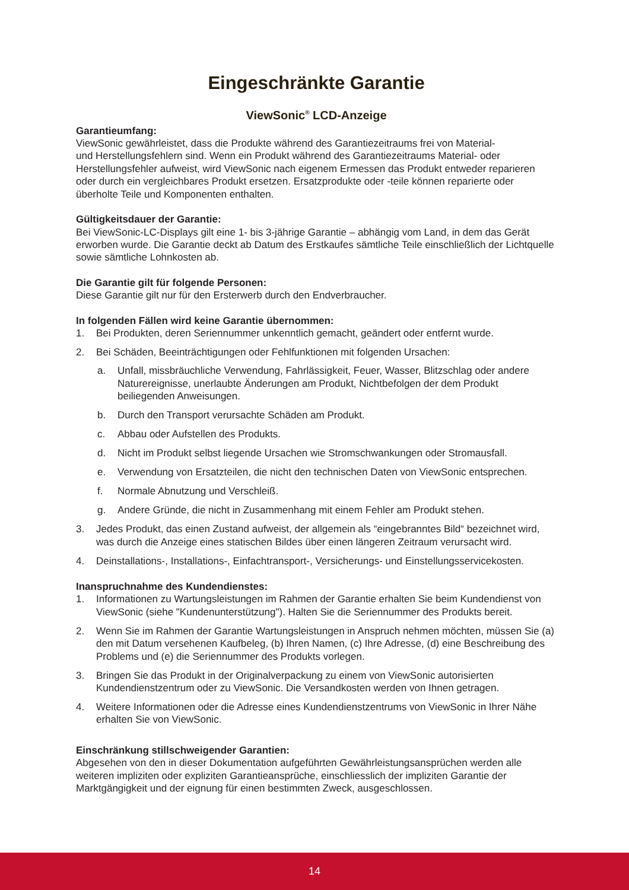Eingeschränkte Garantie
ViewSonic<sup>®</sup> LCD-Anzeige
Garantieumfang:
ViewSonic gewährleistet, dass die Produkte während des Garantiezeitraums frei von Material-
und Herstellungsfehlern sind. Wenn ein Produkt während des Garantiezeitraums Material- oder Herstellungsfehler aufweist, wird ViewSonic nach eigenem Ermessen das Produkt entweder reparieren oder durch ein vergleichbares Produkt ersetzen. Ersatzprodukte oder -teile können reparierte oder überholte Teile und Komponenten enthalten.
Gültigkeitsdauer der Garantie:
Bei ViewSonic-LC-Displays gilt eine 1- bis 3-jährige Garantie – abhängig vom Land, in dem das Gerät erworben wurde. Die Garantie deckt ab Datum des Erstkaufes sämtliche Teile einschließlich der Lichtquelle sowie sämtliche Lohnkosten ab.
Die Garantie gilt für folgende Personen:
Diese Garantie gilt nur für den Ersterwerb durch den Endverbraucher.
In folgenden Fällen wird keine Garantie übernommen:
1. Bei Produkten, deren Seriennummer unkenntlich gemacht, geändert oder entfernt wurde.
2. Bei Schäden, Beeinträchtigungen oder Fehlfunktionen mit folgenden Ursachen:
a. Unfall, missbräuchliche Verwendung, Fahrlässigkeit, Feuer, Wasser, Blitzschlag oder andere Naturereignisse, unerlaubte Änderungen am Produkt, Nichtbefolgen der dem Produkt beiliegenden Anweisungen.
b. Durch den Transport verursachte Schäden am Produkt.
c. Abbau oder Aufstellen des Produkts.
d. Nicht im Produkt selbst liegende Ursachen wie Stromschwankungen oder Stromausfall.
e. Verwendung von Ersatzteilen, die nicht den technischen Daten von ViewSonic entsprechen.
f. Normale Abnutzung und Verschleiß.
g. Andere Gründe, die nicht in Zusammenhang mit einem Fehler am Produkt stehen.
3. Jedes Produkt, das einen Zustand aufweist, der allgemein als “eingebranntes Bild“ bezeichnet wird, was durch die Anzeige eines statischen Bildes über einen längeren Zeitraum verursacht wird.
4. Deinstallations-, Installations-, Einfachtransport-, Versicherungs- und Einstellungsservicekosten.
Inanspruchnahme des Kundendienstes:
1. Informationen zu Wartungsleistungen im Rahmen der Garantie erhalten Sie beim Kundendienst von ViewSonic (siehe "Kundenunterstützung"). Halten Sie die Seriennummer des Produkts bereit.
2. Wenn Sie im Rahmen der Garantie Wartungsleistungen in Anspruch nehmen möchten, müssen Sie (a) den mit Datum versehenen Kaufbeleg, (b) Ihren Namen, (c) Ihre Adresse, (d) eine Beschreibung des Problems und (e) die Seriennummer des Produkts vorlegen.
3. Bringen Sie das Produkt in der Originalverpackung zu einem von ViewSonic autorisierten Kundendienstzentrum oder zu ViewSonic. Die Versandkosten werden von Ihnen getragen.
4. Weitere Informationen oder die Adresse eines Kundendienstzentrums von ViewSonic in Ihrer Nähe erhalten Sie von ViewSonic.
Einschränkung stillschweigender Garantien:
Abgesehen von den in dieser Dokumentation aufgeführten Gewährleistungsansprüchen werden alle weiteren impliziten oder expliziten Garantieansprüche, einschliesslich der impliziten Garantie der Marktgängigkeit und der eignung für einen bestimmten Zweck, ausgeschlossen.
14